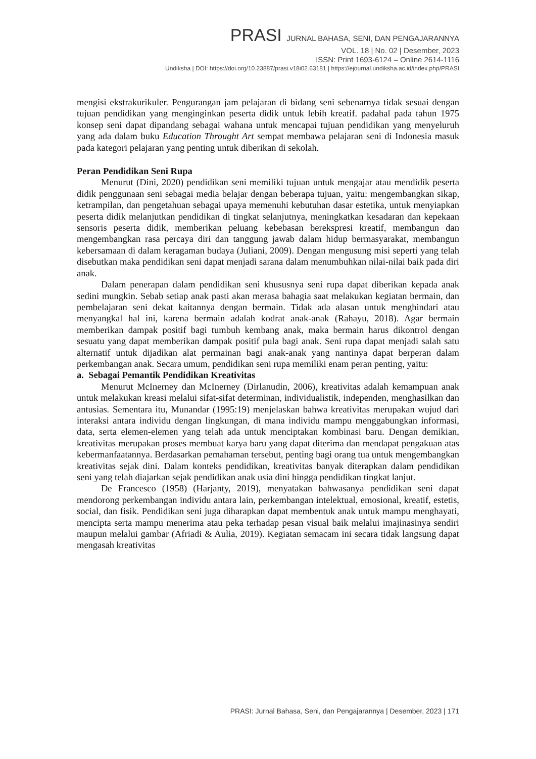PRASI JURNAL BAHASA, SENI, DAN PENGAJARANNYA
VOL. 18 | No. 02 | Desember, 2023
ISSN: Print 1693-6124 – Online 2614-1116
Undiksha | DOI: https://doi.org/10.23887/prasi.v18i02.63181 | https://ejournal.undiksha.ac.id/index.php/PRASI
mengisi ekstrakurikuler. Pengurangan jam pelajaran di bidang seni sebenarnya tidak sesuai dengan tujuan pendidikan yang menginginkan peserta didik untuk lebih kreatif. padahal pada tahun 1975 konsep seni dapat dipandang sebagai wahana untuk mencapai tujuan pendidikan yang menyeluruh yang ada dalam buku Education Throught Art sempat membawa pelajaran seni di Indonesia masuk pada kategori pelajaran yang penting untuk diberikan di sekolah.
Peran Pendidikan Seni Rupa
Menurut (Dini, 2020) pendidikan seni memiliki tujuan untuk mengajar atau mendidik peserta didik penggunaan seni sebagai media belajar dengan beberapa tujuan, yaitu: mengembangkan sikap, ketrampilan, dan pengetahuan sebagai upaya memenuhi kebutuhan dasar estetika, untuk menyiapkan peserta didik melanjutkan pendidikan di tingkat selanjutnya, meningkatkan kesadaran dan kepekaan sensoris peserta didik, memberikan peluang kebebasan berekspresi kreatif, membangun dan mengembangkan rasa percaya diri dan tanggung jawab dalam hidup bermasyarakat, membangun kebersamaan di dalam keragaman budaya (Juliani, 2009). Dengan mengusung misi seperti yang telah disebutkan maka pendidikan seni dapat menjadi sarana dalam menumbuhkan nilai-nilai baik pada diri anak.
Dalam penerapan dalam pendidikan seni khususnya seni rupa dapat diberikan kepada anak sedini mungkin. Sebab setiap anak pasti akan merasa bahagia saat melakukan kegiatan bermain, dan pembelajaran seni dekat kaitannya dengan bermain. Tidak ada alasan untuk menghindari atau menyangkal hal ini, karena bermain adalah kodrat anak-anak (Rahayu, 2018). Agar bermain memberikan dampak positif bagi tumbuh kembang anak, maka bermain harus dikontrol dengan sesuatu yang dapat memberikan dampak positif pula bagi anak. Seni rupa dapat menjadi salah satu alternatif untuk dijadikan alat permainan bagi anak-anak yang nantinya dapat berperan dalam perkembangan anak. Secara umum, pendidikan seni rupa memiliki enam peran penting, yaitu:
a. Sebagai Pemantik Pendidikan Kreativitas
Menurut McInerney dan McInerney (Dirlanudin, 2006), kreativitas adalah kemampuan anak untuk melakukan kreasi melalui sifat-sifat determinan, individualistik, independen, menghasilkan dan antusias. Sementara itu, Munandar (1995:19) menjelaskan bahwa kreativitas merupakan wujud dari interaksi antara individu dengan lingkungan, di mana individu mampu menggabungkan informasi, data, serta elemen-elemen yang telah ada untuk menciptakan kombinasi baru. Dengan demikian, kreativitas merupakan proses membuat karya baru yang dapat diterima dan mendapat pengakuan atas kebermanfaatannya. Berdasarkan pemahaman tersebut, penting bagi orang tua untuk mengembangkan kreativitas sejak dini. Dalam konteks pendidikan, kreativitas banyak diterapkan dalam pendidikan seni yang telah diajarkan sejak pendidikan anak usia dini hingga pendidikan tingkat lanjut.
De Francesco (1958) (Harjanty, 2019), menyatakan bahwasanya pendidikan seni dapat mendorong perkembangan individu antara lain, perkembangan intelektual, emosional, kreatif, estetis, social, dan fisik. Pendidikan seni juga diharapkan dapat membentuk anak untuk mampu menghayati, mencipta serta mampu menerima atau peka terhadap pesan visual baik melalui imajinasinya sendiri maupun melalui gambar (Afriadi & Aulia, 2019). Kegiatan semacam ini secara tidak langsung dapat mengasah kreativitas
PRASI: Jurnal Bahasa, Seni, dan Pengajarannya | Desember, 2023 | 171